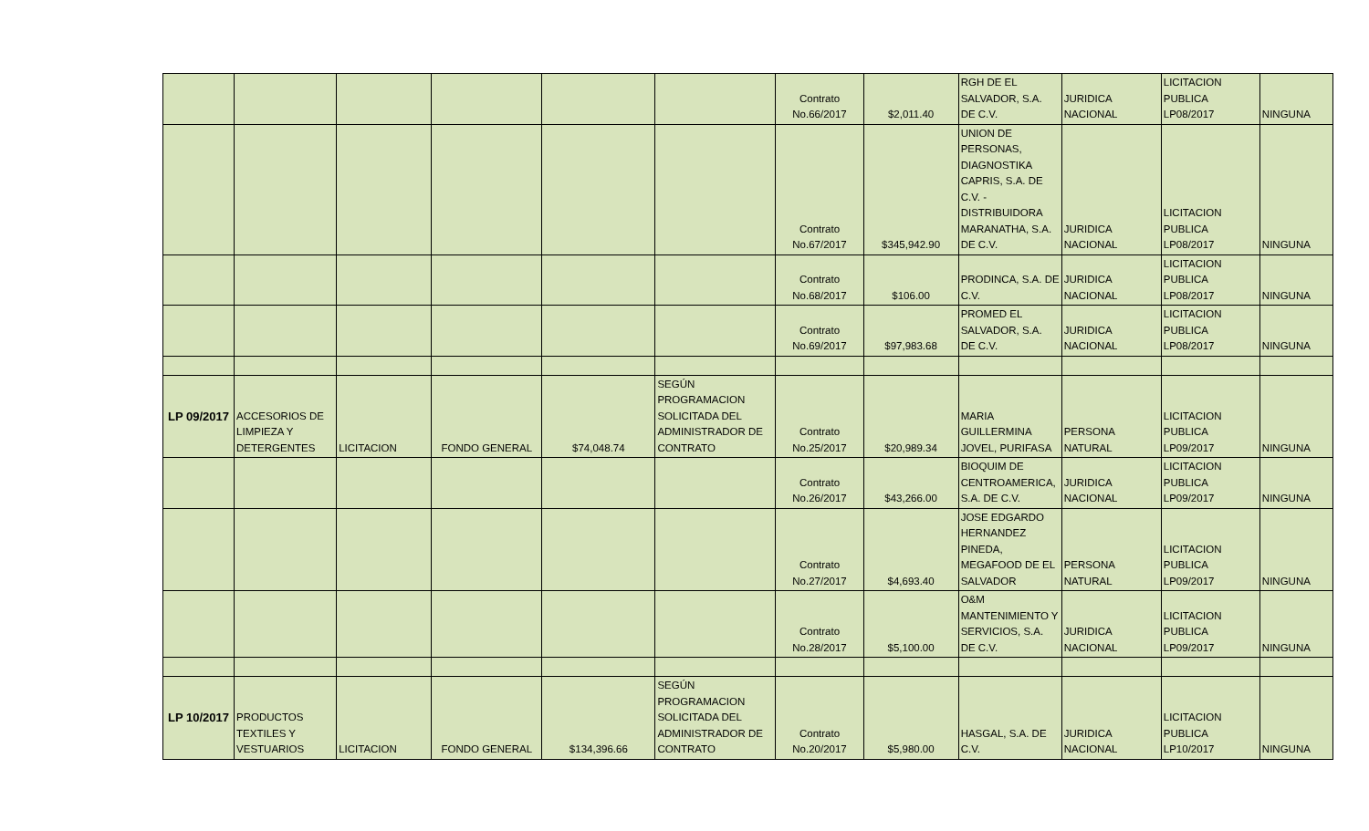| | | | | | | Contrato No.66/2017 | $2,011.40 | RGH DE EL SALVADOR, S.A. DE C.V. | JURIDICA NACIONAL | LICITACION PUBLICA LP08/2017 | NINGUNA |
| | | | | | | Contrato No.67/2017 | $345,942.90 | UNION DE PERSONAS, DIAGNOSTIKA CAPRIS, S.A. DE C.V. - DISTRIBUIDORA MARANATHA, S.A. DE C.V. | JURIDICA NACIONAL | LICITACION PUBLICA LP08/2017 | NINGUNA |
| | | | | | | Contrato No.68/2017 | $106.00 | PRODINCA, S.A. DE C.V. | JURIDICA NACIONAL | LICITACION PUBLICA LP08/2017 | NINGUNA |
| | | | | | | Contrato No.69/2017 | $97,983.68 | PROMED EL SALVADOR, S.A. DE C.V. | JURIDICA NACIONAL | LICITACION PUBLICA LP08/2017 | NINGUNA |
| LP 09/2017 | ACCESORIOS DE LIMPIEZA Y DETERGENTES | LICITACION | FONDO GENERAL | $74,048.74 | SEGÚN PROGRAMACION SOLICITADA DEL ADMINISTRADOR DE CONTRATO | Contrato No.25/2017 | $20,989.34 | MARIA GUILLERMINA JOVEL, PURIFASA | PERSONA NATURAL | LICITACION PUBLICA LP09/2017 | NINGUNA |
| | | | | | | Contrato No.26/2017 | $43,266.00 | BIOQUIM DE CENTROAMERICA, S.A. DE C.V. | JURIDICA NACIONAL | LICITACION PUBLICA LP09/2017 | NINGUNA |
| | | | | | | Contrato No.27/2017 | $4,693.40 | JOSE EDGARDO HERNANDEZ PINEDA, MEGAFOOD DE EL SALVADOR | PERSONA NATURAL | LICITACION PUBLICA LP09/2017 | NINGUNA |
| | | | | | | Contrato No.28/2017 | $5,100.00 | O&M MANTENIMIENTO Y SERVICIOS, S.A. DE C.V. | JURIDICA NACIONAL | LICITACION PUBLICA LP09/2017 | NINGUNA |
| LP 10/2017 | PRODUCTOS TEXTILES Y VESTUARIOS | LICITACION | FONDO GENERAL | $134,396.66 | SEGÚN PROGRAMACION SOLICITADA DEL ADMINISTRADOR DE CONTRATO | Contrato No.20/2017 | $5,980.00 | HASGAL, S.A. DE C.V. | JURIDICA NACIONAL | LICITACION PUBLICA LP10/2017 | NINGUNA |